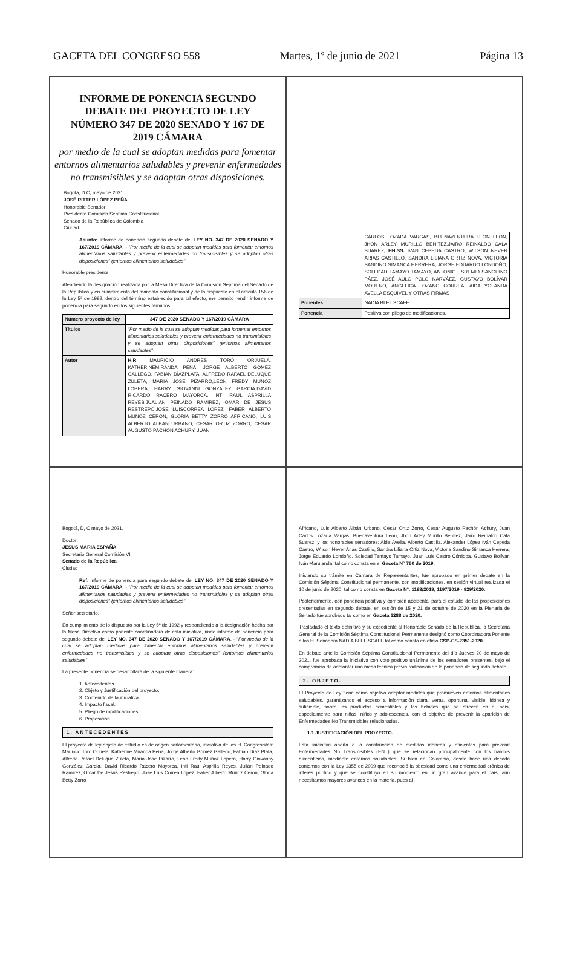GACETA DEL CONGRESO 558 Martes, 1º de junio de 2021 Página 13
INFORME DE PONENCIA SEGUNDO DEBATE DEL PROYECTO DE LEY NÚMERO 347 DE 2020 SENADO Y 167 DE 2019 CÁMARA
por medio de la cual se adoptan medidas para fomentar entornos alimentarios saludables y prevenir enfermedades no transmisibles y se adoptan otras disposiciones.
Bogotá, D.C, mayo de 2021.
JOSÉ RITTER LÓPEZ PEÑA
Honorable Senador
Presidente Comisión Séptima Constitucional
Senado de la República de Colombia
Ciudad
Asunto: Informe de ponencia segundo debate del LEY NO. 347 DE 2020 SENADO Y 167/2019 CÁMARA, - “Por medio de la cual se adoptan medidas para fomentar entornos alimentarios saludables y prevenir enfermedades no transmisibles y se adoptan otras disposiciones” (entornos alimentarios saludables”
Honorable presidente:
Atendiendo la designación realizada por la Mesa Directiva de la Comisión Séptima del Senado de la República y en cumplimiento del mandato constitucional y de lo dispuesto en el artículo 156 de la Ley 5ª de 1992, dentro del término establecido para tal efecto, me permito rendir informe de ponencia para segundo en los siguientes términos:
| Número proyecto de ley | 347 DE 2020 SENADO Y 167/2019 CÁMARA |
| Títulos | “Por medio de la cual se adoptan medidas para fomentar entornos alimentarios saludables y prevenir enfermedades no transmisibles y se adoptan otras disposiciones” (entornos alimentarios saludables” |
| Autor | H.R MAURICIO ANDRES TORO ORJUELA, KATHERINEMIRANDA PEÑA, JORGE ALBERTO GÓMEZ GALLEGO, FABIAN DÍAZPLATA, ALFREDO RAFAEL DELUQUE ZULETA, MARIA JOSE PIZARRO,LEON FREDY MUÑOZ LOPERA, HARRY GIOVANNI GONZALEZ GARCIA,DAVID RICARDO RACERO MAYORCA, INTI RAUL ASPRILLA REYES,JUALIAN PEINADO RAMIREZ, OMAR DE JESUS RESTREPO,JOSE LUISCORREA LÓPEZ, FABER ALBERTO MUÑOZ CERON, GLORIA BETTY ZORRO AFRICANO, LUIS ALBERTO ALBAN URBANO, CESAR ORTIZ ZORRO, CESAR AUGUSTO PACHON ACHURY, JUAN |
| | CARLOS LOZADA VARGAS, BUENAVENTURA LEON LEON, JHON ARLEY MURILLO BENITEZ,JAIRO REINALDO CALA SUAREZ, HH.SS. IVAN CEPEDA CASTRO, WILSON NEVER ARIAS CASTILLO, SANDRA LILIANA ORTIZ NOVA, VICTORIA SANDINO SIMANCA HERRERA, JORGE EDUARDO LONDOÑO, SOLEDAD TAMAYO TAMAYO, ANTONIO ESREMID SANGUINO PÁEZ, JOSÉ AULO POLO NARVÁEZ, GUSTAVO BOLÍVAR MORENO, ANGELICA LOZANO CORREA, AIDA YOLANDA AVELLA ESQUIVEL Y OTRAS FIRMAS |
| Ponentes | NADIA BLEL SCAFF |
| Ponencia | Positiva con pliego de modificaciones. |
Bogotá, D, C mayo de 2021.
Doctor
JESUS MARIA ESPAÑA
Secretario General Comisión VII
Senado de la República
Ciudad
Ref. Informe de ponencia para segundo debate del LEY NO. 347 DE 2020 SENADO Y 167/2019 CÁMARA, - “Por medio de la cual se adoptan medidas para fomentar entornos alimentarios saludables y prevenir enfermedades no transmisibles y se adoptan otras disposiciones” (entornos alimentarios saludables”
Señor secretario,
En cumplimiento de lo dispuesto por la Ley 5ª de 1992 y respondiendo a la designación hecha por la Mesa Directiva como ponente coordinadora de esta iniciativa, rindo informe de ponencia para segundo debate del LEY NO. 347 DE 2020 SENADO Y 167/2019 CÁMARA, - “Por medio de la cual se adoptan medidas para fomentar entornos alimentarios saludables y prevenir enfermedades no transmisibles y se adoptan otras disposiciones” (entornos alimentarios saludables”
La presente ponencia se desarrollará de la siguiente manera:
1. Antecedentes.
2. Objeto y Justificación del proyecto.
3. Contenido de la iniciativa.
4. Impacto fiscal.
5. Pliego de modificaciones
6. Proposición.
1. ANTECEDENTES
El proyecto de ley objeto de estudio es de origen parlamentario, iniciativa de los H. Congresistas: Mauricio Toro Orjuela, Katherine Miranda Peña, Jorge Alberto Gómez Gallego, Fabián Díaz Plata, Alfredo Rafael Deluque Zuleta, María José Pizarro, León Fredy Muñoz Lopera, Harry Giovanny González García, David Ricardo Racero Mayorca, Inti Raúl Asprilla Reyes, Julián Peinado Ramírez, Omar De Jesús Restrepo, José Luis Correa López, Faber Alberto Muñoz Cerón, Gloria Betty Zorro
Africano, Luis Alberto Albán Urbano, Cesar Ortiz Zorro, Cesar Augusto Pachón Achury, Juan Carlos Lozada Vargas, Buenaventura León, Jhon Arley Murillo Benítez, Jairo Reinaldo Cala Suarez, y los honorables senadores: Aida Avella, Alberto Castilla, Alexander López Iván Cepeda Castro, Wilson Never Arias Castillo, Sandra Liliana Ortiz Nova, Victoria Sandino Simanca Herrera, Jorge Eduardo Londoño, Soledad Tamayo Tamayo, Juan Luis Castro Córdoba, Gustavo Bolívar, Iván Marulanda, tal como consta en el Gaceta N° 760 de 2019.
Iniciando su trámite en Cámara de Representantes, fue aprobado en primer debate en la Comisión Séptima Constitucional permanente, con modificaciones, en sesión virtual realizada el 10 de junio de 2020, tal como consta en Gaceta N°. 1193/2019, 1197/2019 - 929/2020.
Posteriormente, con ponencia positiva y comisión accidental para el estudio de las proposiciones presentadas en segundo debate, en sesión de 15 y 21 de octubre de 2020 en la Plenaria de Senado fue aprobado tal como en Gaceta 1288 de 2020.
Trasladado el texto definitivo y su expediente al Honorable Senado de la República, la Secretaria General de la Comisión Séptima Constitucional Permanente designó como Coordinadora Ponente a los H. Senadora NADIA BLEL SCAFF tal como consta en oficio CSP-CS-2351-2020.
En debate ante la Comisión Séptima Constitucional Permanente del día Jueves 20 de mayo de 2021, fue aprobada la iniciativa con voto positivo unánime de los senadores presentes, bajo el compromiso de adelantar una mesa técnica previa radicación de la ponencia de segundo debate.
2. OBJETO.
El Proyecto de Ley tiene como objetivo adoptar medidas que promueven entornos alimentarios saludables, garantizando el acceso a información clara, veraz, oportuna, visible, idónea y suficiente, sobre los productos comestibles y las bebidas que se ofrecen en el país, especialmente para niñas, niños y adolescentes, con el objetivo de prevenir la aparición de Enfermedades No Transmisibles relacionadas.
1.1 JUSTIFICACIÓN DEL PROYECTO.
Esta iniciativa aporta a la construcción de medidas idóneas y eficientes para prevenir Enfermedades No Transmisibles (ENT) que se relacionan principalmente con los hábitos alimenticios, mediante entornos saludables. Si bien en Colombia, desde hace una década contamos con la Ley 1355 de 2009 que reconoció la obesidad como una enfermedad crónica de interés público y que se constituyó en su momento en un gran avance para el país, aún necesitamos mayores avances en la materia, pues al